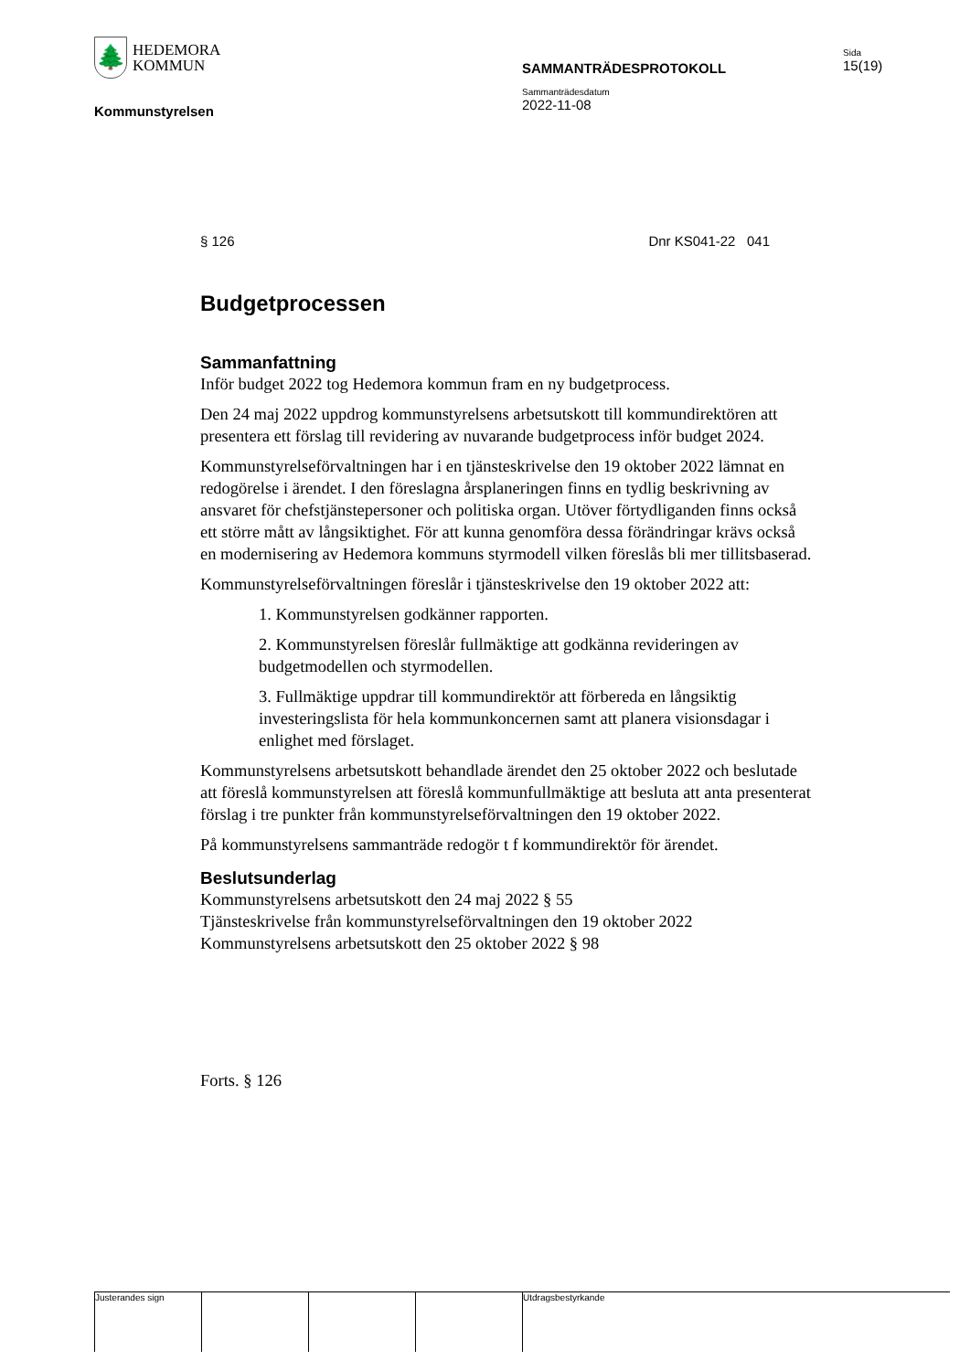🌲
HEDEMORA
KOMMUN
Sida
15(19)
SAMMANTRÄDESPROTOKOLL
Sammanträdesdatum
2022-11-08
Kommunstyrelsen
§ 126 Dnr KS041-22 041
Budgetprocessen
Sammanfattning
Inför budget 2022 tog Hedemora kommun fram en ny budgetprocess.
Den 24 maj 2022 uppdrog kommunstyrelsens arbetsutskott till kommundirektören att presentera ett förslag till revidering av nuvarande budgetprocess inför budget 2024.
Kommunstyrelseförvaltningen har i en tjänsteskrivelse den 19 oktober 2022 lämnat en redogörelse i ärendet. I den föreslagna årsplaneringen finns en tydlig beskrivning av ansvaret för chefstjänstepersoner och politiska organ. Utöver förtydliganden finns också ett större mått av långsiktighet. För att kunna genomföra dessa förändringar krävs också en modernisering av Hedemora kommuns styrmodell vilken föreslås bli mer tillitsbaserad.
Kommunstyrelseförvaltningen föreslår i tjänsteskrivelse den 19 oktober 2022 att:
1. Kommunstyrelsen godkänner rapporten.
2. Kommunstyrelsen föreslår fullmäktige att godkänna revideringen av budgetmodellen och styrmodellen.
3. Fullmäktige uppdrar till kommundirektör att förbereda en långsiktig investeringslista för hela kommunkoncernen samt att planera visionsdagar i enlighet med förslaget.
Kommunstyrelsens arbetsutskott behandlade ärendet den 25 oktober 2022 och beslutade att föreslå kommunstyrelsen att föreslå kommunfullmäktige att besluta att anta presenterat förslag i tre punkter från kommunstyrelseförvaltningen den 19 oktober 2022.
På kommunstyrelsens sammanträde redogör t f kommundirektör för ärendet.
Beslutsunderlag
Kommunstyrelsens arbetsutskott den 24 maj 2022 § 55
Tjänsteskrivelse från kommunstyrelseförvaltningen den 19 oktober 2022
Kommunstyrelsens arbetsutskott den 25 oktober 2022 § 98
Forts. § 126
Justerandes sign Utdragsbestyrkande